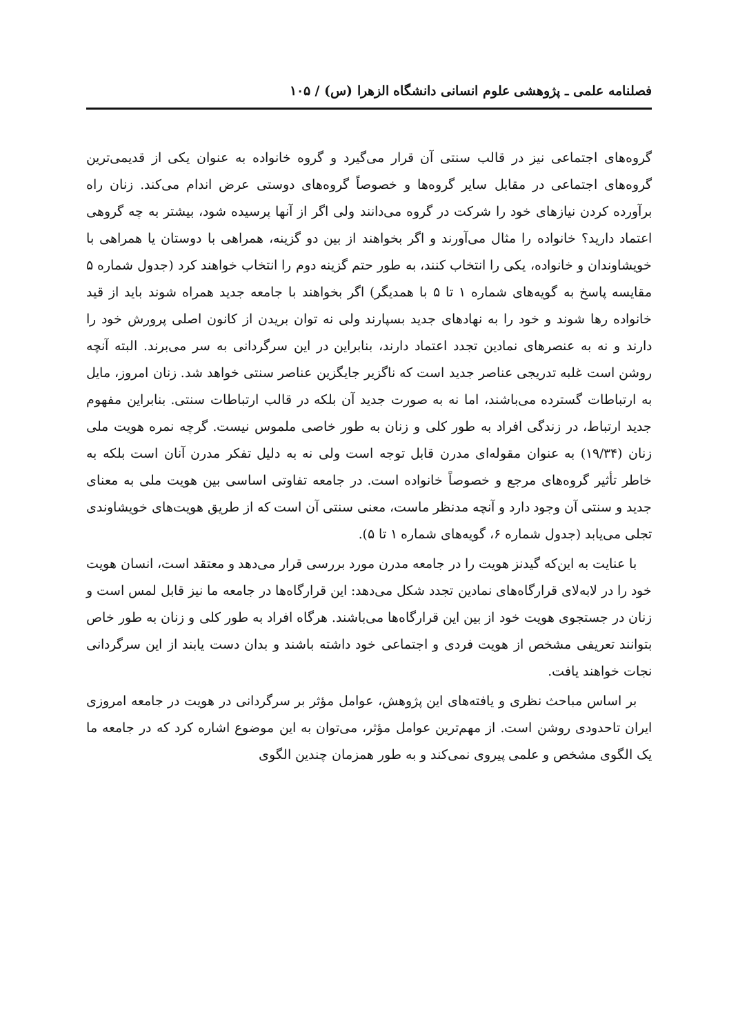فصلنامه علمی ـ پژوهشی علوم انسانی دانشگاه الزهرا (س) / ۱۰۵
گروه‌های اجتماعی نیز در قالب سنتی آن قرار می‌گیرد و گروه خانواده به عنوان یکی از قدیمی‌ترین گروه‌های اجتماعی در مقابل سایر گروه‌ها و خصوصاً گروه‌های دوستی عرض اندام می‌کند. زنان راه برآورده کردن نیازهای خود را شرکت در گروه می‌دانند ولی اگر از آنها پرسیده شود، بیشتر به چه گروهی اعتماد دارید؟ خانواده را مثال می‌آورند و اگر بخواهند از بین دو گزینه، همراهی با دوستان یا همراهی با خویشاوندان و خانواده، یکی را انتخاب کنند، به طور حتم گزینه دوم را انتخاب خواهند کرد (جدول شماره ۵ مقایسه پاسخ به گویه‌های شماره ۱ تا ۵ با همدیگر) اگر بخواهند با جامعه جدید همراه شوند باید از قید خانواده رها شوند و خود را به نهادهای جدید بسپارند ولی نه توان بریدن از کانون اصلی پرورش خود را دارند و نه به عنصرهای نمادین تجدد اعتماد دارند، بنابراین در این سرگردانی به سر می‌برند. البته آنچه روشن است غلبه تدریجی عناصر جدید است که ناگزیر جایگزین عناصر سنتی خواهد شد. زنان امروز، مایل به ارتباطات گسترده می‌باشند، اما نه به صورت جدید آن بلکه در قالب ارتباطات سنتی. بنابراین مفهوم جدید ارتباط، در زندگی افراد به طور کلی و زنان به طور خاصی ملموس نیست. گرچه نمره هویت ملی زنان (۱۹/۳۴) به عنوان مقوله‌ای مدرن قابل توجه است ولی نه به دلیل تفکر مدرن آنان است بلکه به خاطر تأثیر گروه‌های مرجع و خصوصاً خانواده است. در جامعه تفاوتی اساسی بین هویت ملی به معنای جدید و سنتی آن وجود دارد و آنچه مدنظر ماست، معنی سنتی آن است که از طریق هویت‌های خویشاوندی تجلی می‌یابد (جدول شماره ۶، گویه‌های شماره ۱ تا ۵).
با عنایت به این‌که گیدنز هویت را در جامعه مدرن مورد بررسی قرار می‌دهد و معتقد است، انسان هویت خود را در لابه‌لای قرارگاه‌های نمادین تجدد شکل می‌دهد: این قرارگاه‌ها در جامعه ما نیز قابل لمس است و زنان در جستجوی هویت خود از بین این قرارگاه‌ها می‌باشند. هرگاه افراد به طور کلی و زنان به طور خاص بتوانند تعریفی مشخص از هویت فردی و اجتماعی خود داشته باشند و بدان دست یابند از این سرگردانی نجات خواهند یافت.
بر اساس مباحث نظری و یافته‌های این پژوهش، عوامل مؤثر بر سرگردانی در هویت در جامعه امروزی ایران تاحدودی روشن است. از مهم‌ترین عوامل مؤثر، می‌توان به این موضوع اشاره کرد که در جامعه ما یک الگوی مشخص و علمی پیروی نمی‌کند و به طور همزمان چندین الگوی